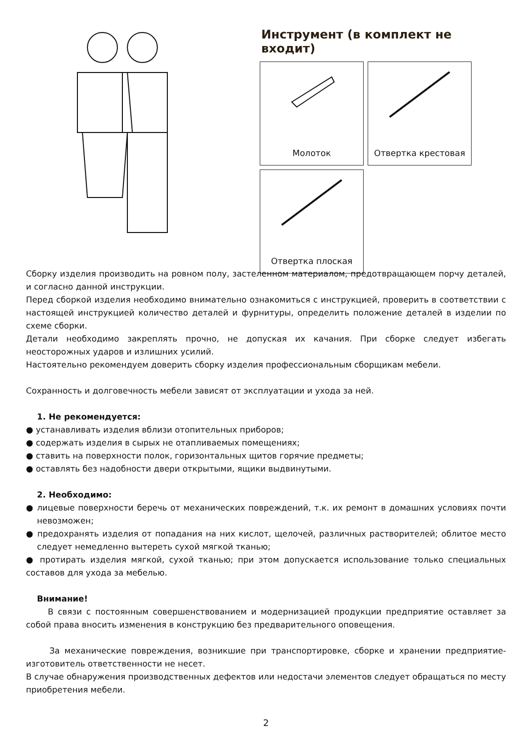Инструмент (в комплект не входит)
Молоток
Отвертка крестовая
Отвертка плоская
Сборку изделия производить на ровном полу, застеленном материалом, предотвращающем порчу деталей, и согласно данной инструкции.
Перед сборкой изделия необходимо внимательно ознакомиться с инструкцией, проверить в соответствии с настоящей инструкцией количество деталей и фурнитуры, определить положение деталей в изделии по схеме сборки.
Детали необходимо закреплять прочно, не допуская их качания. При сборке следует избегать неосторожных ударов и излишних усилий.
Настоятельно рекомендуем доверить сборку изделия профессиональным сборщикам мебели.
Сохранность и долговечность мебели зависят от эксплуатации и ухода за ней.
1. Не рекомендуется:
● устанавливать изделия вблизи отопительных приборов;
● содержать изделия в сырых не отапливаемых помещениях;
● ставить на поверхности полок, горизонтальных щитов горячие предметы;
● оставлять без надобности двери открытыми, ящики выдвинутыми.
2. Необходимо:
● лицевые поверхности беречь от механических повреждений, т.к. их ремонт в домашних условиях почти невозможен;
● предохранять изделия от попадания на них кислот, щелочей, различных растворителей; облитое место следует немедленно вытереть сухой мягкой тканью;
● протирать изделия мягкой, сухой тканью; при этом допускается использование только специальных составов для ухода за мебелью.
Внимание!
В связи с постоянным совершенствованием и модернизацией продукции предприятие оставляет за собой права вносить изменения в конструкцию без предварительного оповещения.
За механические повреждения, возникшие при транспортировке, сборке и хранении предприятие-изготовитель ответственности не несет.
В случае обнаружения производственных дефектов или недостачи элементов следует обращаться по месту приобретения мебели.
2